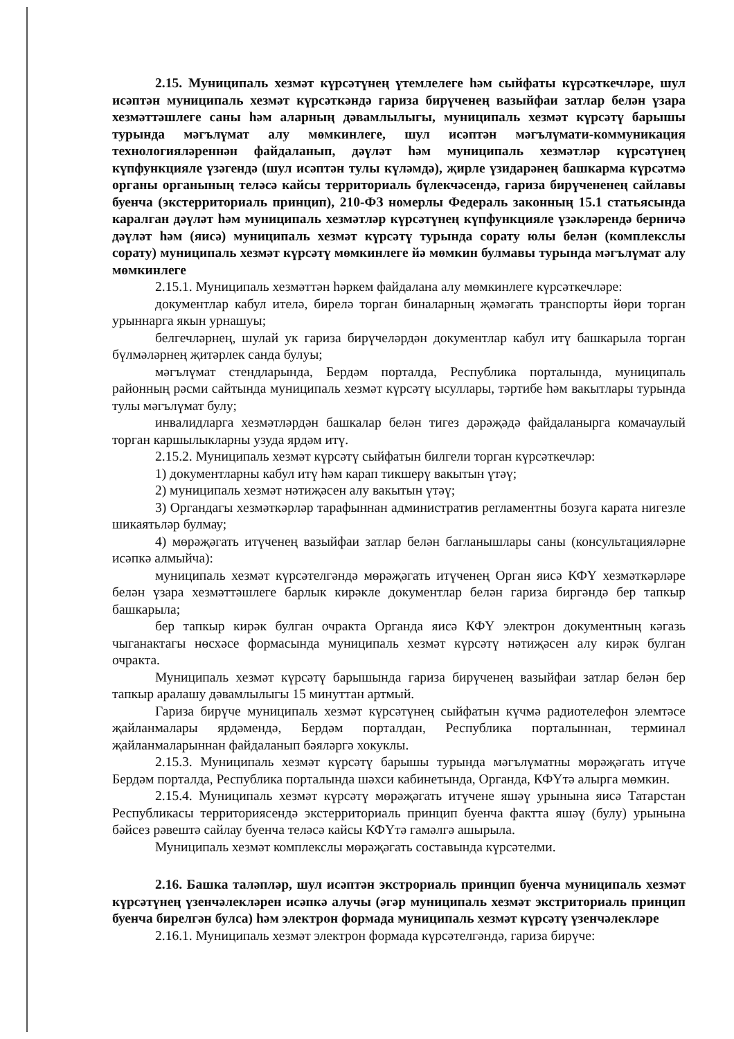2.15. Муниципаль хезмәт күрсәтүнең үтемлелеге һәм сыйфаты күрсәткечләре, шул исәптән муниципаль хезмәт күрсәткәндә гариза бирүченең вазыйфаи затлар белән үзара хезмәттәшлеге саны һәм аларның дәвамлылыгы, муниципаль хезмәт күрсәтү барышы турында мәгълүмат алу мөмкинлеге, шул исәптән мәгълүмати-коммуникация технологияләреннән файдаланып, дәүләт һәм муниципаль хезмәтләр күрсәтүнең күпфункцияле үзәгендә (шул исәптән тулы күләмдә), җирле үзидарәнең башкарма күрсәтмә органы органының теләсә кайсы территориаль бүлекчәсендә, гариза бирүчененең сайлавы буенча (экстерриториаль принцип), 210-ФЗ номерлы Федераль законның 15.1 статьясында каралган дәүләт һәм муниципаль хезмәтләр күрсәтүнең күпфункцияле үзәкләрендә берничә дәүләт һәм (яисә) муниципаль хезмәт күрсәтү турында сорату юлы белән (комплекслы сорату) муниципаль хезмәт күрсәтү мөмкинлеге йә мөмкин булмавы турында мәгълүмат алу мөмкинлеге
2.15.1. Муниципаль хезмәттән һәркем файдалана алу мөмкинлеге күрсәткечләре:
документлар кабул ителә, бирелә торган биналарның җәмәгать транспорты йөри торган урыннарга якын урнашуы;
белгечләрнең, шулай ук гариза бирүчеләрдән документлар кабул итү башкарыла торган бүлмәләрнең җитәрлек санда булуы;
мәгълүмат стендларында, Бердәм порталда, Республика порталында, муниципаль районның рәсми сайтында муниципаль хезмәт күрсәтү ысуллары, тәртибе һәм вакытлары турында тулы мәгълүмат булу;
инвалидларга хезмәтләрдән башкалар белән тигез дәрәҗәдә файдаланырга комачаулый торган каршылыкларны узуда ярдәм итү.
2.15.2. Муниципаль хезмәт күрсәтү сыйфатын билгели торган күрсәткечләр:
1) документларны кабул итү һәм карап тикшерү вакытын үтәү;
2) муниципаль хезмәт нәтиҗәсен алу вакытын үтәү;
3) Органдагы хезмәткәрләр тарафыннан административ регламентны бозуга карата нигезле шикаятьләр булмау;
4) мөрәҗәгать итүченең вазыйфаи затлар белән багланышлары саны (консультацияләрне исәпкә алмыйча):
муниципаль хезмәт күрсәтелгәндә мөрәҗәгать итүченең Орган яисә КФҮ хезмәткәрләре белән үзара хезмәттәшлеге барлык кирәкле документлар белән гариза биргәндә бер тапкыр башкарыла;
бер тапкыр кирәк булган очракта Органда яисә КФҮ электрон документның кәгазь чыганактагы нөсхәсе формасында муниципаль хезмәт күрсәтү нәтиҗәсен алу кирәк булган очракта.
Муниципаль хезмәт күрсәтү барышында гариза бирүченең вазыйфаи затлар белән бер тапкыр аралашу дәвамлылыгы 15 минуттан артмый.
Гариза бирүче муниципаль хезмәт күрсәтүнең сыйфатын күчмә радиотелефон элемтәсе җайланмалары ярдәмендә, Бердәм порталдан, Республика порталыннан, терминал җайланмаларыннан файдаланып бәяләргә хокуклы.
2.15.3. Муниципаль хезмәт күрсәтү барышы турында мәгълүматны мөрәҗәгать итүче Бердәм порталда, Республика порталында шәхси кабинетында, Органда, КФҮтә алырга мөмкин.
2.15.4. Муниципаль хезмәт күрсәтү мөрәҗәгать итүчене яшәү урынына яисә Татарстан Республикасы территориясендә экстерриториаль принцип буенча фактта яшәү (булу) урынына бәйсез рәвештә сайлау буенча теләсә кайсы КФҮтә гамәлгә ашырыла.
Муниципаль хезмәт комплекслы мөрәҗәгать составында күрсәтелми.
2.16. Башка таләпләр, шул исәптән экстрориаль принцип буенча муниципаль хезмәт күрсәтүнең үзенчәлекләрен исәпкә алучы (әгәр муниципаль хезмәт экстриториаль принцип буенча бирелгән булса) һәм электрон формада муниципаль хезмәт күрсәтү үзенчәлекләре
2.16.1. Муниципаль хезмәт электрон формада күрсәтелгәндә, гариза бирүче: